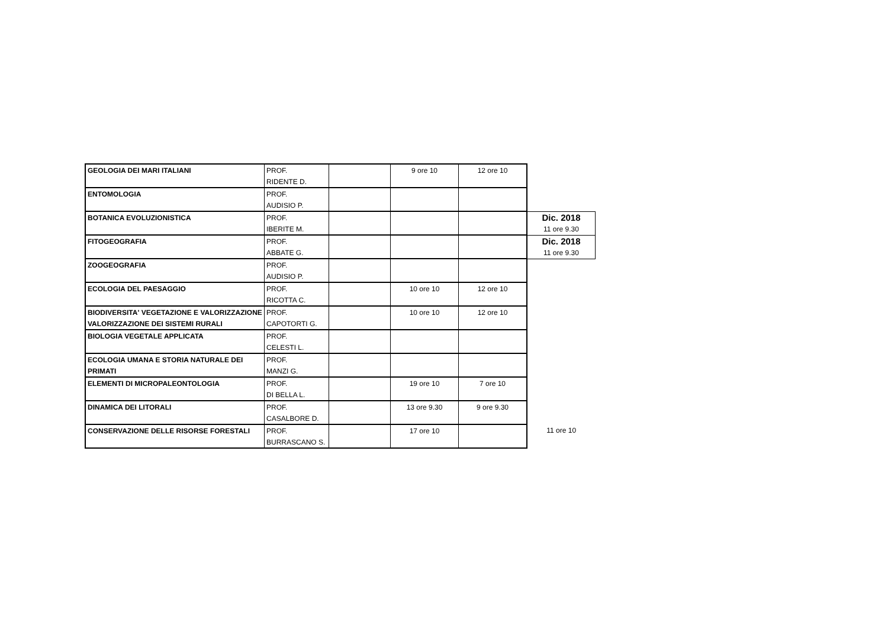| GEOLOGIA DEI MARI ITALIANI | PROF. | | 9 ore 10 | 12 ore 10 | |
| | RIDENTE D. | | | | |
| ENTOMOLOGIA | PROF. | | | | |
| | AUDISIO P. | | | | |
| BOTANICA EVOLUZIONISTICA | PROF. | | | | Dic. 2018 |
| | IBERITE M. | | | | 11 ore 9.30 |
| FITOGEOGRAFIA | PROF. | | | | Dic. 2018 |
| | ABBATE G. | | | | 11 ore 9.30 |
| ZOOGEOGRAFIA | PROF. | | | | |
| | AUDISIO P. | | | | |
| ECOLOGIA DEL PAESAGGIO | PROF. | | 10 ore 10 | 12 ore 10 | |
| | RICOTTA C. | | | | |
| BIODIVERSITA' VEGETAZIONE E VALORIZZAZIONE | PROF. | | 10 ore 10 | 12 ore 10 | |
| VALORIZZAZIONE DEI SISTEMI RURALI | CAPOTORTI G. | | | | |
| BIOLOGIA VEGETALE APPLICATA | PROF. | | | | |
| | CELESTI L. | | | | |
| ECOLOGIA UMANA E STORIA NATURALE DEI | PROF. | | | | |
| PRIMATI | MANZI G. | | | | |
| ELEMENTI DI MICROPALEONTOLOGIA | PROF. | | 19 ore 10 | 7 ore 10 | |
| | DI BELLA L. | | | | |
| DINAMICA DEI LITORALI | PROF. | | 13 ore 9.30 | 9 ore 9.30 | |
| | CASALBORE D. | | | | |
| CONSERVAZIONE DELLE RISORSE FORESTALI | PROF. | | 17 ore 10 | | 11 ore 10 |
| | BURRASCANO S. | | | | |